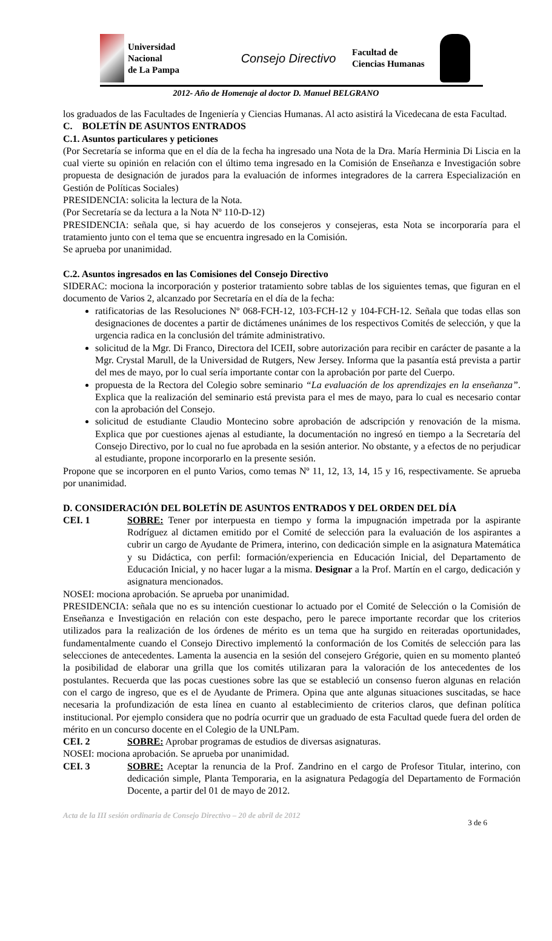Universidad
Nacional
de La Pampa
Consejo Directivo
Facultad de
Ciencias Humanas
2012- Año de Homenaje al doctor D. Manuel BELGRANO
los graduados de las Facultades de Ingeniería y Ciencias Humanas. Al acto asistirá la Vicedecana de esta Facultad.
C. BOLETÍN DE ASUNTOS ENTRADOS
C.1. Asuntos particulares y peticiones
(Por Secretaría se informa que en el día de la fecha ha ingresado una Nota de la Dra. María Herminia Di Liscia en la cual vierte su opinión en relación con el último tema ingresado en la Comisión de Enseñanza e Investigación sobre propuesta de designación de jurados para la evaluación de informes integradores de la carrera Especialización en Gestión de Políticas Sociales)
PRESIDENCIA: solicita la lectura de la Nota.
(Por Secretaría se da lectura a la Nota Nº 110-D-12)
PRESIDENCIA: señala que, si hay acuerdo de los consejeros y consejeras, esta Nota se incorporaría para el tratamiento junto con el tema que se encuentra ingresado en la Comisión.
Se aprueba por unanimidad.
C.2. Asuntos ingresados en las Comisiones del Consejo Directivo
SIDERAC: mociona la incorporación y posterior tratamiento sobre tablas de los siguientes temas, que figuran en el documento de Varios 2, alcanzado por Secretaría en el día de la fecha:
ratificatorias de las Resoluciones Nº 068-FCH-12, 103-FCH-12 y 104-FCH-12. Señala que todas ellas son designaciones de docentes a partir de dictámenes unánimes de los respectivos Comités de selección, y que la urgencia radica en la conclusión del trámite administrativo.
solicitud de la Mgr. Di Franco, Directora del ICEII, sobre autorización para recibir en carácter de pasante a la Mgr. Crystal Marull, de la Universidad de Rutgers, New Jersey. Informa que la pasantía está prevista a partir del mes de mayo, por lo cual sería importante contar con la aprobación por parte del Cuerpo.
propuesta de la Rectora del Colegio sobre seminario “La evaluación de los aprendizajes en la enseñanza”. Explica que la realización del seminario está prevista para el mes de mayo, para lo cual es necesario contar con la aprobación del Consejo.
solicitud de estudiante Claudio Montecino sobre aprobación de adscripción y renovación de la misma. Explica que por cuestiones ajenas al estudiante, la documentación no ingresó en tiempo a la Secretaría del Consejo Directivo, por lo cual no fue aprobada en la sesión anterior. No obstante, y a efectos de no perjudicar al estudiante, propone incorporarlo en la presente sesión.
Propone que se incorporen en el punto Varios, como temas Nº 11, 12, 13, 14, 15 y 16, respectivamente. Se aprueba por unanimidad.
D. CONSIDERACIÓN DEL BOLETÍN DE ASUNTOS ENTRADOS Y DEL ORDEN DEL DÍA
CEI. 1 SOBRE: Tener por interpuesta en tiempo y forma la impugnación impetrada por la aspirante Rodríguez al dictamen emitido por el Comité de selección para la evaluación de los aspirantes a cubrir un cargo de Ayudante de Primera, interino, con dedicación simple en la asignatura Matemática y su Didáctica, con perfil: formación/experiencia en Educación Inicial, del Departamento de Educación Inicial, y no hacer lugar a la misma. Designar a la Prof. Martín en el cargo, dedicación y asignatura mencionados.
NOSEI: mociona aprobación. Se aprueba por unanimidad.
PRESIDENCIA: señala que no es su intención cuestionar lo actuado por el Comité de Selección o la Comisión de Enseñanza e Investigación en relación con este despacho, pero le parece importante recordar que los criterios utilizados para la realización de los órdenes de mérito es un tema que ha surgido en reiteradas oportunidades, fundamentalmente cuando el Consejo Directivo implementó la conformación de los Comités de selección para las selecciones de antecedentes. Lamenta la ausencia en la sesión del consejero Grégorie, quien en su momento planteó la posibilidad de elaborar una grilla que los comités utilizaran para la valoración de los antecedentes de los postulantes. Recuerda que las pocas cuestiones sobre las que se estableció un consenso fueron algunas en relación con el cargo de ingreso, que es el de Ayudante de Primera. Opina que ante algunas situaciones suscitadas, se hace necesaria la profundización de esta línea en cuanto al establecimiento de criterios claros, que definan política institucional. Por ejemplo considera que no podría ocurrir que un graduado de esta Facultad quede fuera del orden de mérito en un concurso docente en el Colegio de la UNLPam.
CEI. 2 SOBRE: Aprobar programas de estudios de diversas asignaturas.
NOSEI: mociona aprobación. Se aprueba por unanimidad.
CEI. 3 SOBRE: Aceptar la renuncia de la Prof. Zandrino en el cargo de Profesor Titular, interino, con dedicación simple, Planta Temporaria, en la asignatura Pedagogía del Departamento de Formación Docente, a partir del 01 de mayo de 2012.
Acta de la III sesión ordinaria de Consejo Directivo – 20 de abril de 2012 3 de 6